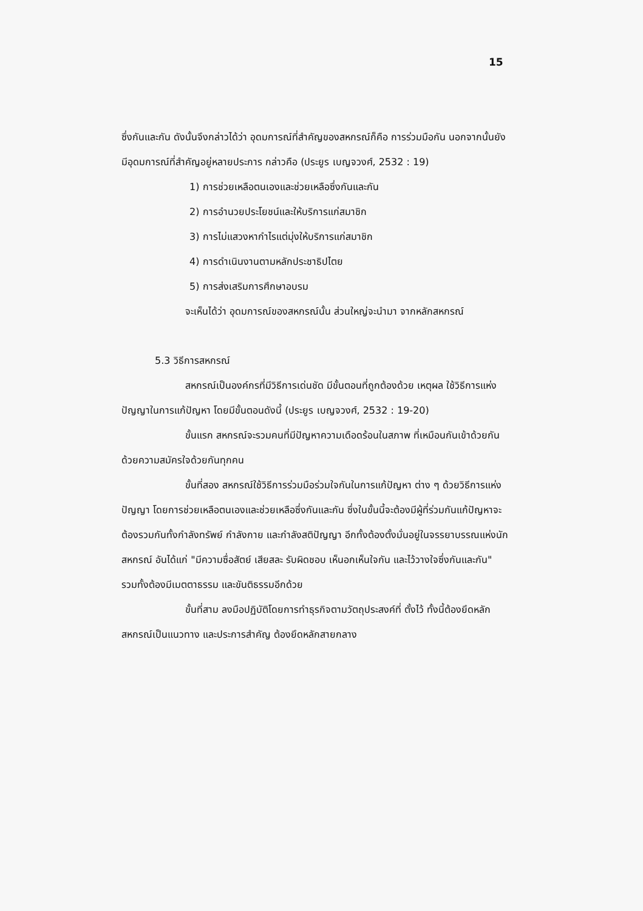15
ซึ่งกันและกัน ดังนั้นจึงกล่าวได้ว่า อุดมการณ์ที่สำคัญของสหกรณ์ก็คือ การร่วมมือกัน นอกจากนั้นยังมีอุดมการณ์ที่สำคัญอยู่หลายประการ กล่าวคือ (ประยูร เบญจวงศ์, 2532 : 19)
1) การช่วยเหลือตนเองและช่วยเหลือซึ่งกันและกัน
2) การอำนวยประโยชน์และให้บริการแก่สมาชิก
3) การไม่แสวงหากำไรแต่มุ่งให้บริการแก่สมาชิก
4) การดำเนินงานตามหลักประชาธิปไตย
5) การส่งเสริมการศึกษาอบรม
จะเห็นได้ว่า อุดมการณ์ของสหกรณ์นั้น ส่วนใหญ่จะนำมา จากหลักสหกรณ์
5.3 วิธีการสหกรณ์
สหกรณ์เป็นองค์กรที่มีวิธีการเด่นชัด มีขั้นตอนที่ถูกต้องด้วย เหตุผล ใช้วิธีการแห่งปัญญาในการแก้ปัญหา โดยมีขั้นตอนดังนี้ (ประยูร เบญจวงศ์, 2532 : 19-20)
ขั้นแรก สหกรณ์จะรวมคนที่มีปัญหาความเดือดร้อนในสภาพ ที่เหมือนกันเข้าด้วยกัน ด้วยความสมัครใจด้วยกันทุกคน
ขั้นที่สอง สหกรณ์ใช้วิธีการร่วมมือร่วมใจกันในการแก้ปัญหา ต่าง ๆ ด้วยวิธีการแห่งปัญญา โดยการช่วยเหลือตนเองและช่วยเหลือซึ่งกันและกัน ซึ่งในขั้นนี้จะต้องมีผู้ที่ร่วมกันแก้ปัญหาจะต้องรวมกันทั้งกำลังทรัพย์ กำลังกาย และกำลังสติปัญญา อีกทั้งต้องตั้งมั่นอยู่ในจรรยาบรรณแห่งนักสหกรณ์ อันได้แก่ "มีความซื่อสัตย์ เสียสละ รับผิดชอบ เห็นอกเห็นใจกัน และไว้วางใจซึ่งกันและกัน" รวมทั้งต้องมีเมตตาธรรม และขันติธรรมอีกด้วย
ขั้นที่สาม ลงมือปฏิบัติโดยการทำธุรกิจตามวัตถุประสงค์ที่ ตั้งไว้ ทั้งนี้ต้องยึดหลักสหกรณ์เป็นแนวทาง และประการสำคัญ ต้องยึดหลักสายกลาง